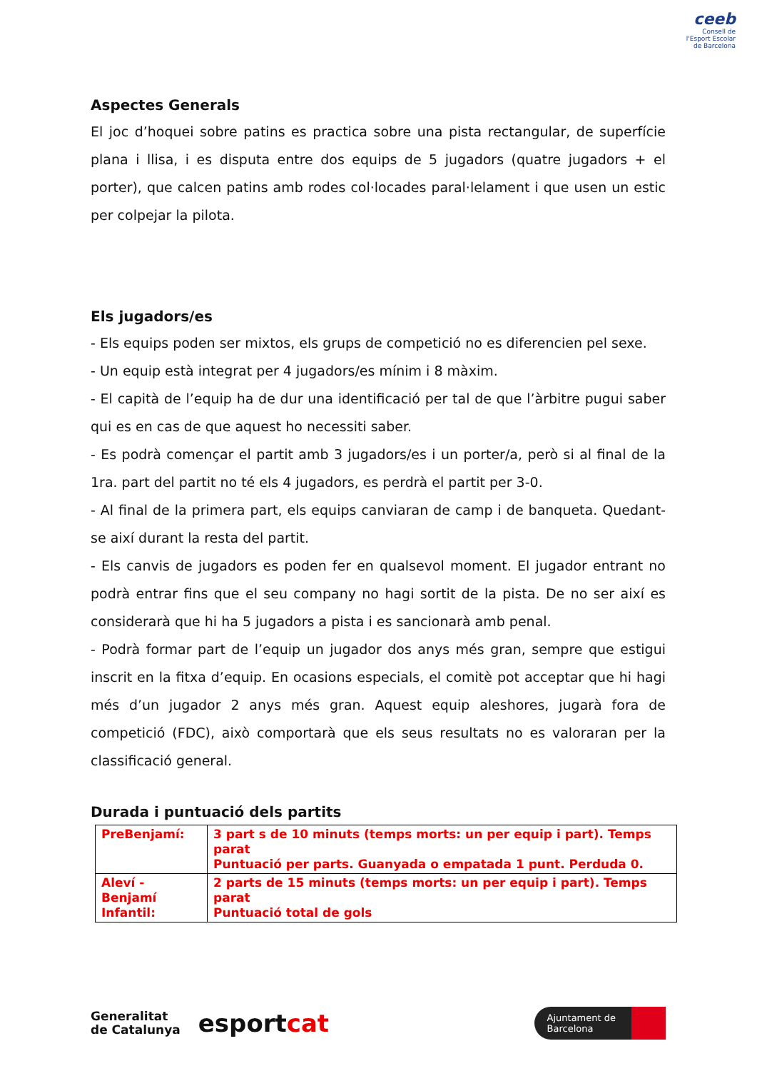ceeb
Consell de l'Esport Escolar de Barcelona
Aspectes Generals
El joc d’hoquei sobre patins es practica sobre una pista rectangular, de superfície plana i llisa, i es disputa entre dos equips de 5 jugadors (quatre jugadors + el porter), que calcen patins amb rodes col·locades paral·lelament i que usen un estic per colpejar la pilota.
Els jugadors/es
- Els equips poden ser mixtos, els grups de competició no es diferencien pel sexe.
- Un equip està integrat per 4 jugadors/es mínim i 8 màxim.
- El capità de l’equip ha de dur una identificació per tal de que l’àrbitre pugui saber qui es en cas de que aquest ho necessiti saber.
- Es podrà començar el partit amb 3 jugadors/es i un porter/a, però si al final de la 1ra. part del partit no té els 4 jugadors, es perdrà el partit per 3-0.
- Al final de la primera part, els equips canviaran de camp i de banqueta. Quedant-se així durant la resta del partit.
- Els canvis de jugadors es poden fer en qualsevol moment. El jugador entrant no podrà entrar fins que el seu company no hagi sortit de la pista. De no ser així es considerarà que hi ha 5 jugadors a pista i es sancionarà amb penal.
- Podrà formar part de l’equip un jugador dos anys més gran, sempre que estigui inscrit en la fitxa d’equip. En ocasions especials, el comitè pot acceptar que hi hagi més d’un jugador 2 anys més gran. Aquest equip aleshores, jugarà fora de competició (FDC), això comportarà que els seus resultats no es valoraran per la classificació general.
Durada i puntuació dels partits
| PreBenjamí: | 3 part s de 10 minuts (temps morts: un per equip i part). Temps parat Puntuació per parts. Guanyada o empatada 1 punt. Perduda 0. |
| Aleví - Benjamí Infantil: | 2 parts de 15 minuts (temps morts: un per equip i part). Temps parat Puntuació total de gols |
Generalitat
de Catalunya esportcat
Ajuntament de
Barcelona